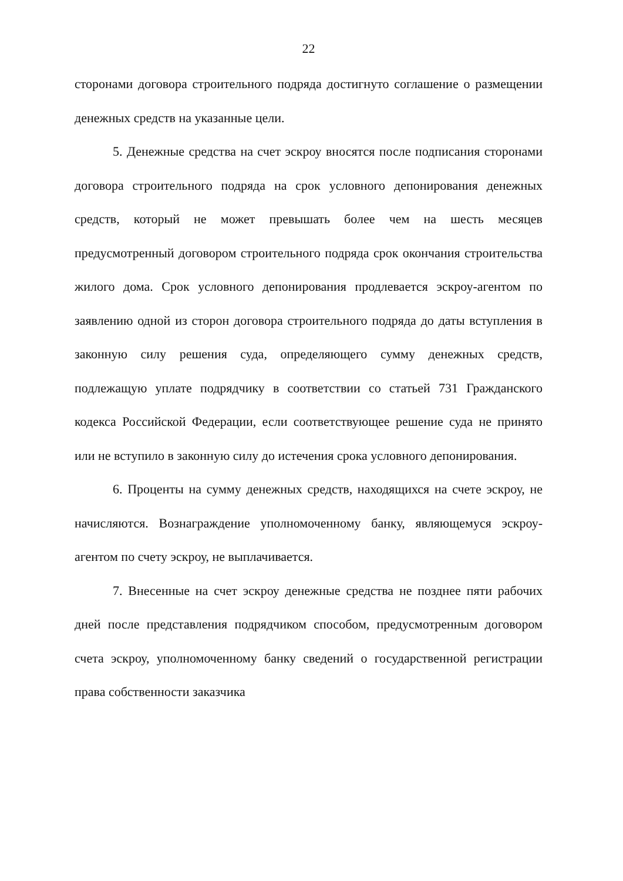22
сторонами договора строительного подряда достигнуто соглашение о размещении денежных средств на указанные цели.
5. Денежные средства на счет эскроу вносятся после подписания сторонами договора строительного подряда на срок условного депонирования денежных средств, который не может превышать более чем на шесть месяцев предусмотренный договором строительного подряда срок окончания строительства жилого дома. Срок условного депонирования продлевается эскроу-агентом по заявлению одной из сторон договора строительного подряда до даты вступления в законную силу решения суда, определяющего сумму денежных средств, подлежащую уплате подрядчику в соответствии со статьей 731 Гражданского кодекса Российской Федерации, если соответствующее решение суда не принято или не вступило в законную силу до истечения срока условного депонирования.
6. Проценты на сумму денежных средств, находящихся на счете эскроу, не начисляются. Вознаграждение уполномоченному банку, являющемуся эскроу-агентом по счету эскроу, не выплачивается.
7. Внесенные на счет эскроу денежные средства не позднее пяти рабочих дней после представления подрядчиком способом, предусмотренным договором счета эскроу, уполномоченному банку сведений о государственной регистрации права собственности заказчика